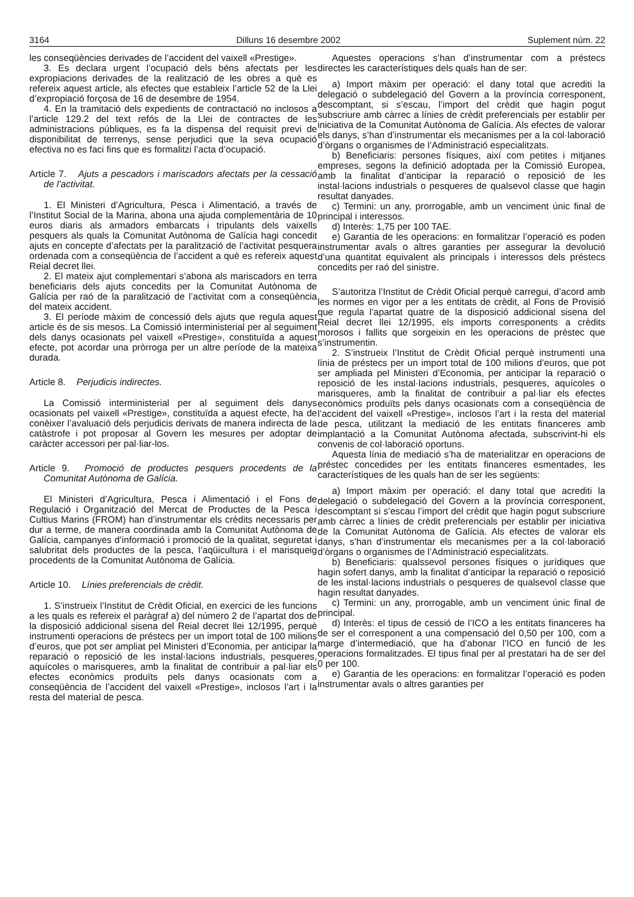3164 Dilluns 16 desembre 2002 Suplement núm. 22
les conseqüències derivades de l’accident del vaixell «Prestige».
3. Es declara urgent l’ocupació dels béns afectats per les expropiacions derivades de la realització de les obres a què es refereix aquest article, als efectes que estableix l’article 52 de la Llei d’expropiació forçosa de 16 de desembre de 1954.
4. En la tramitació dels expedients de contractació no inclosos a l’article 129.2 del text refós de la Llei de contractes de les administracions públiques, es fa la dispensa del requisit previ de disponibilitat de terrenys, sense perjudici que la seva ocupació efectiva no es faci fins que es formalitzi l’acta d’ocupació.
Article 7. Ajuts a pescadors i mariscadors afectats per la cessació de l’activitat.
1. El Ministeri d’Agricultura, Pesca i Alimentació, a través de l’Institut Social de la Marina, abona una ajuda complementària de 10 euros diaris als armadors embarcats i tripulants dels vaixells pesquers als quals la Comunitat Autònoma de Galícia hagi concedit ajuts en concepte d’afectats per la paralització de l’activitat pesquera ordenada com a conseqüència de l’accident a què es refereix aquest Reial decret llei.
2. El mateix ajut complementari s’abona als mariscadors en terra beneficiaris dels ajuts concedits per la Comunitat Autònoma de Galícia per raó de la paralització de l’activitat com a conseqüència del mateix accident.
3. El període màxim de concessió dels ajuts que regula aquest article és de sis mesos. La Comissió interministerial per al seguiment dels danys ocasionats pel vaixell «Prestige», constituïda a aquest efecte, pot acordar una pròrroga per un altre període de la mateixa durada.
Article 8. Perjudicis indirectes.
La Comissió interministerial per al seguiment dels danys ocasionats pel vaixell «Prestige», constituïda a aquest efecte, ha de conèixer l’avaluació dels perjudicis derivats de manera indirecta de la catàstrofe i pot proposar al Govern les mesures per adoptar de caràcter accessori per pal·liar-los.
Article 9. Promoció de productes pesquers procedents de la Comunitat Autònoma de Galícia.
El Ministeri d’Agricultura, Pesca i Alimentació i el Fons de Regulació i Organització del Mercat de Productes de la Pesca i Cultius Marins (FROM) han d’instrumentar els crèdits necessaris per dur a terme, de manera coordinada amb la Comunitat Autònoma de Galícia, campanyes d’informació i promoció de la qualitat, seguretat i salubritat dels productes de la pesca, l’aqüicultura i el marisqueig procedents de la Comunitat Autònoma de Galícia.
Article 10. Línies preferencials de crèdit.
1. S’instrueix l’Institut de Crèdit Oficial, en exercici de les funcions a les quals es refereix el paràgraf a) del número 2 de l’apartat dos de la disposició addicional sisena del Reial decret llei 12/1995, perquè instrumenti operacions de préstecs per un import total de 100 milions d’euros, que pot ser ampliat pel Ministeri d’Economia, per anticipar la reparació o reposició de les instal·lacions industrials, pesqueres, aquícoles o marisqueres, amb la finalitat de contribuir a pal·liar els efectes econòmics produïts pels danys ocasionats com a conseqüència de l’accident del vaixell «Prestige», inclosos l’art i la resta del material de pesca.
Aquestes operacions s’han d’instrumentar com a préstecs directes les característiques dels quals han de ser:
a) Import màxim per operació: el dany total que acrediti la delegació o subdelegació del Govern a la província corresponent, descomptant, si s’escau, l’import del crèdit que hagin pogut subscriure amb càrrec a línies de crèdit preferencials per establir per iniciativa de la Comunitat Autònoma de Galícia. Als efectes de valorar els danys, s’han d’instrumentar els mecanismes per a la col·laboració d’òrgans o organismes de l’Administració especialitzats.
b) Beneficiaris: persones físiques, així com petites i mitjanes empreses, segons la definició adoptada per la Comissió Europea, amb la finalitat d’anticipar la reparació o reposició de les instal·lacions industrials o pesqueres de qualsevol classe que hagin resultat danyades.
c) Termini: un any, prorrogable, amb un venciment únic final de principal i interessos.
d) Interès: 1,75 per 100 TAE.
e) Garantia de les operacions: en formalitzar l’operació es poden instrumentar avals o altres garanties per assegurar la devolució d’una quantitat equivalent als principals i interessos dels préstecs concedits per raó del sinistre.
S’autoritza l’Institut de Crèdit Oficial perquè carregui, d’acord amb les normes en vigor per a les entitats de crèdit, al Fons de Provisió que regula l’apartat quatre de la disposició addicional sisena del Reial decret llei 12/1995, els imports corresponents a crèdits morosos i fallits que sorgeixin en les operacions de préstec que s’instrumentin.
2. S’instrueix l’Institut de Crèdit Oficial perquè instrumenti una línia de préstecs per un import total de 100 milions d’euros, que pot ser ampliada pel Ministeri d’Economia, per anticipar la reparació o reposició de les instal·lacions industrials, pesqueres, aquícoles o marisqueres, amb la finalitat de contribuir a pal·liar els efectes econòmics produïts pels danys ocasionats com a conseqüència de l’accident del vaixell «Prestige», inclosos l’art i la resta del material de pesca, utilitzant la mediació de les entitats financeres amb implantació a la Comunitat Autònoma afectada, subscrivint-hi els convenis de col·laboració oportuns.
Aquesta línia de mediació s’ha de materialitzar en operacions de préstec concedides per les entitats financeres esmentades, les característiques de les quals han de ser les següents:
a) Import màxim per operació: el dany total que acrediti la delegació o subdelegació del Govern a la província corresponent, descomptant si s’escau l’import del crèdit que hagin pogut subscriure amb càrrec a línies de crèdit preferencials per establir per iniciativa de la Comunitat Autònoma de Galícia. Als efectes de valorar els danys, s’han d’instrumentar els mecanismes per a la col·laboració d’òrgans o organismes de l’Administració especialitzats.
b) Beneficiaris: qualssevol persones físiques o jurídiques que hagin sofert danys, amb la finalitat d’anticipar la reparació o reposició de les instal·lacions industrials o pesqueres de qualsevol classe que hagin resultat danyades.
c) Termini: un any, prorrogable, amb un venciment únic final de principal.
d) Interès: el tipus de cessió de l’ICO a les entitats financeres ha de ser el corresponent a una compensació del 0,50 per 100, com a marge d’intermediació, que ha d’abonar l’ICO en funció de les operacions formalitzades. El tipus final per al prestatari ha de ser del 0 per 100.
e) Garantia de les operacions: en formalitzar l’operació es poden instrumentar avals o altres garanties per